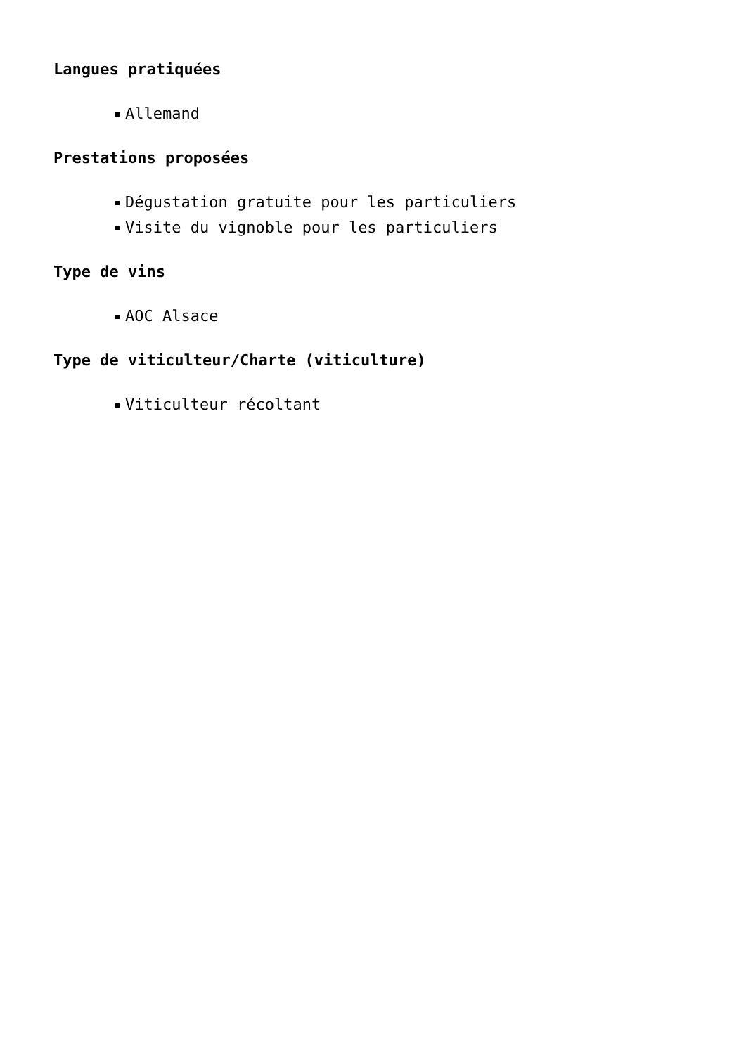Langues pratiquées
Allemand
Prestations proposées
Dégustation gratuite pour les particuliers
Visite du vignoble pour les particuliers
Type de vins
AOC Alsace
Type de viticulteur/Charte (viticulture)
Viticulteur récoltant